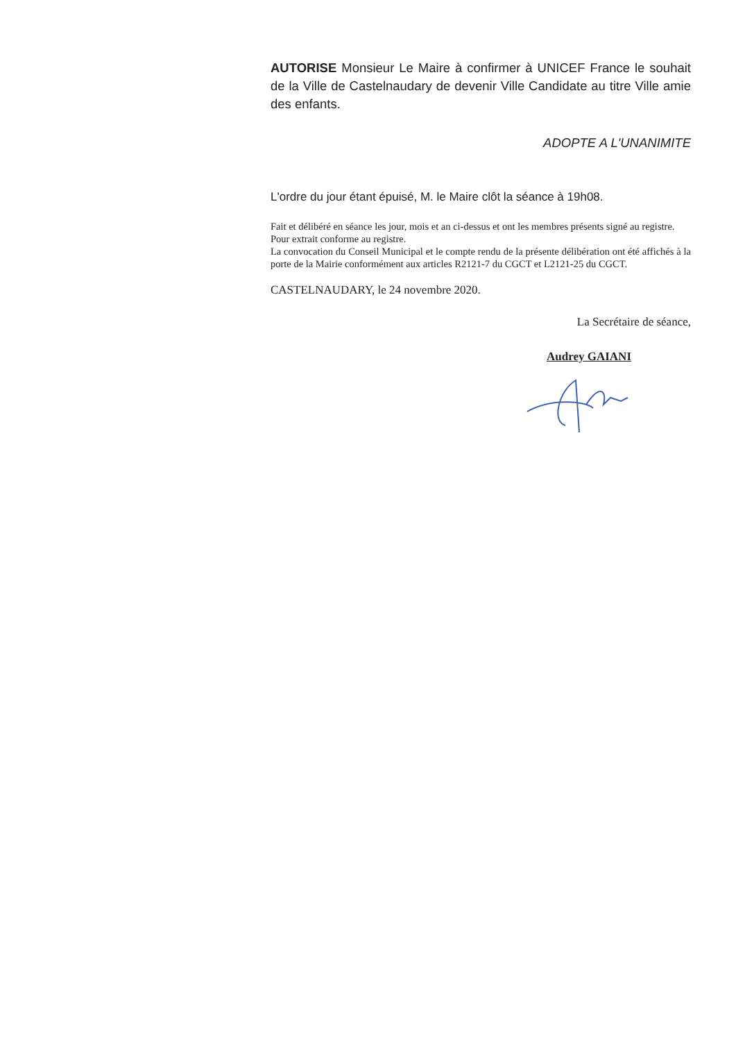AUTORISE Monsieur Le Maire à confirmer à UNICEF France le souhait de la Ville de Castelnaudary de devenir Ville Candidate au titre Ville amie des enfants.
ADOPTE A L'UNANIMITE
L'ordre du jour étant épuisé, M. le Maire clôt la séance à 19h08.
Fait et délibéré en séance les jour, mois et an ci-dessus et ont les membres présents signé au registre.
Pour extrait conforme au registre.
La convocation du Conseil Municipal et le compte rendu de la présente délibération ont été affichés à la porte de la Mairie conformément aux articles R2121-7 du CGCT et L2121-25 du CGCT.
CASTELNAUDARY, le 24 novembre 2020.
La Secrétaire de séance,
Audrey GAIANI